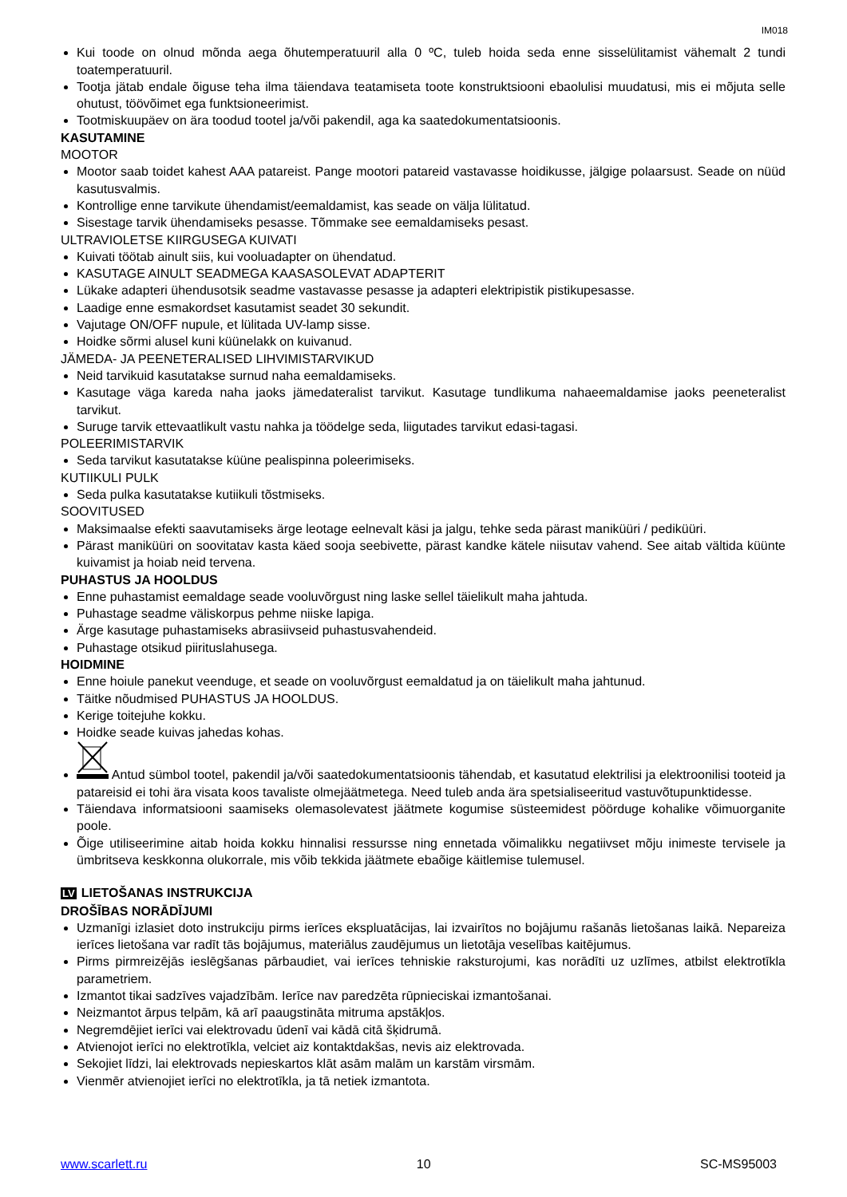IM018
Kui toode on olnud mõnda aega õhutemperatuuril alla 0 ºC, tuleb hoida seda enne sisselülitamist vähemalt 2 tundi toatemperatuuril.
Tootja jätab endale õiguse teha ilma täiendava teatamiseta toote konstruktsiooni ebaolulisi muudatusi, mis ei mõjuta selle ohutust, töövõimet ega funktsioneerimist.
Tootmiskuupäev on ära toodud tootel ja/või pakendil, aga ka saatedokumentatsioonis.
KASUTAMINE
MOOTOR
Mootor saab toidet kahest AAA patareist. Pange mootori patareid vastavasse hoidikusse, jälgige polaarsust. Seade on nüüd kasutusvalmis.
Kontrollige enne tarvikute ühendamist/eemaldamist, kas seade on välja lülitatud.
Sisestage tarvik ühendamiseks pesasse. Tõmmake see eemaldamiseks pesast.
ULTRAVIOLETSE KIIRGUSEGA KUIVATI
Kuivati töötab ainult siis, kui vooluadapter on ühendatud.
KASUTAGE AINULT SEADMEGA KAASASOLEVAT ADAPTERIT
Lükake adapteri ühendusotsik seadme vastavasse pesasse ja adapteri elektripistik pistikupesasse.
Laadige enne esmakordset kasutamist seadet 30 sekundit.
Vajutage ON/OFF nupule, et lülitada UV-lamp sisse.
Hoidke sõrmi alusel kuni küünelakk on kuivanud.
JÄMEDA- JA PEENETERALISED LIHVIMISTARVIKUD
Neid tarvikuid kasutatakse surnud naha eemaldamiseks.
Kasutage väga kareda naha jaoks jämedateralist tarvikut. Kasutage tundlikuma nahaeemaldamise jaoks peeneteralist tarvikut.
Suruge tarvik ettevaatlikult vastu nahka ja töödelge seda, liigutades tarvikut edasi-tagasi.
POLEERIMISTARVIK
Seda tarvikut kasutatakse küüne pealispinna poleerimiseks.
KUTIIKULI PULK
Seda pulka kasutatakse kutiikuli tõstmiseks.
SOOVITUSED
Maksimaalse efekti saavutamiseks ärge leotage eelnevalt käsi ja jalgu, tehke seda pärast maniküüri / pediküüri.
Pärast maniküüri on soovitatav kasta käed sooja seebivette, pärast kandke kätele niisutav vahend. See aitab vältida küünte kuivamist ja hoiab neid tervena.
PUHASTUS JA HOOLDUS
Enne puhastamist eemaldage seade vooluvõrgust ning laske sellel täielikult maha jahtuda.
Puhastage seadme väliskorpus pehme niiske lapiga.
Ärge kasutage puhastamiseks abrasiivseid puhastusvahendeid.
Puhastage otsikud piirituslahusega.
HOIDMINE
Enne hoiule panekut veenduge, et seade on vooluvõrgust eemaldatud ja on täielikult maha jahtunud.
Täitke nõudmised PUHASTUS JA HOOLDUS.
Kerige toitejuhe kokku.
Hoidke seade kuivas jahedas kohas.
Antud sümbol tootel, pakendil ja/või saatedokumentatsioonis tähendab, et kasutatud elektrilisi ja elektroonilisi tooteid ja patareisid ei tohi ära visata koos tavaliste olmejäätmetega. Need tuleb anda ära spetsialiseeritud vastuvõtupunktidesse.
Täiendava informatsiooni saamiseks olemasolevatest jäätmete kogumise süsteemidest pöörduge kohalike võimuorganite poole.
Õige utiliseerimine aitab hoida kokku hinnalisi ressursse ning ennetada võimalikku negatiivset mõju inimeste tervisele ja ümbritseva keskkonna olukorrale, mis võib tekkida jäätmete ebaõige käitlemise tulemusel.
LV LIETOŠANAS INSTRUKCIJA
DROŠĪBAS NORĀDĪJUMI
Uzmanīgi izlasiet doto instrukciju pirms ierīces ekspluatācijas, lai izvairītos no bojājumu rašanās lietošanas laikā. Nepareiza ierīces lietošana var radīt tās bojājumus, materiālus zaudējumus un lietotāja veselības kaitējumus.
Pirms pirmreizējās ieslēgšanas pārbaudiet, vai ierīces tehniskie raksturojumi, kas norādīti uz uzlīmes, atbilst elektrotīkla parametriem.
Izmantot tikai sadzīves vajadzībām. Ierīce nav paredzēta rūpnieciskai izmantošanai.
Neizmantot ārpus telpām, kā arī paaugstināta mitruma apstākļos.
Negremdējiet ierīci vai elektrovadu ūdenī vai kādā citā šķidrumā.
Atvienojot ierīci no elektrotīkla, velciet aiz kontaktdakšas, nevis aiz elektrovada.
Sekojiet līdzi, lai elektrovads nepieskartos klāt asām malām un karstām virsmām.
Vienmēr atvienojiet ierīci no elektrotīkla, ja tā netiek izmantota.
www.scarlett.ru 10 SC-MS95003